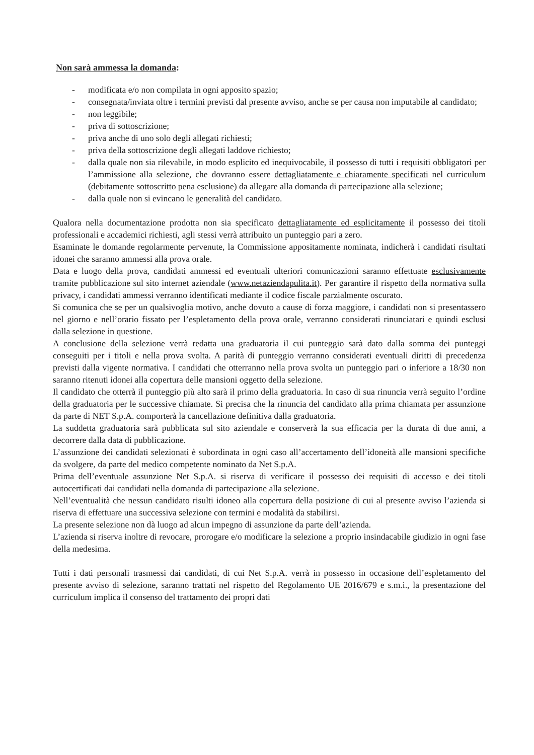Non sarà ammessa la domanda:
- modificata e/o non compilata in ogni apposito spazio;
- consegnata/inviata oltre i termini previsti dal presente avviso, anche se per causa non imputabile al candidato;
- non leggibile;
- priva di sottoscrizione;
- priva anche di uno solo degli allegati richiesti;
- priva della sottoscrizione degli allegati laddove richiesto;
- dalla quale non sia rilevabile, in modo esplicito ed inequivocabile, il possesso di tutti i requisiti obbligatori per l’ammissione alla selezione, che dovranno essere dettagliatamente e chiaramente specificati nel curriculum (debitamente sottoscritto pena esclusione) da allegare alla domanda di partecipazione alla selezione;
- dalla quale non si evincano le generalità del candidato.
Qualora nella documentazione prodotta non sia specificato dettagliatamente ed esplicitamente il possesso dei titoli professionali e accademici richiesti, agli stessi verrà attribuito un punteggio pari a zero.
Esaminate le domande regolarmente pervenute, la Commissione appositamente nominata, indicherà i candidati risultati idonei che saranno ammessi alla prova orale.
Data e luogo della prova, candidati ammessi ed eventuali ulteriori comunicazioni saranno effettuate esclusivamente tramite pubblicazione sul sito internet aziendale (www.netaziendapulita.it). Per garantire il rispetto della normativa sulla privacy, i candidati ammessi verranno identificati mediante il codice fiscale parzialmente oscurato.
Si comunica che se per un qualsivoglia motivo, anche dovuto a cause di forza maggiore, i candidati non si presentassero nel giorno e nell’orario fissato per l’espletamento della prova orale, verranno considerati rinunciatari e quindi esclusi dalla selezione in questione.
A conclusione della selezione verrà redatta una graduatoria il cui punteggio sarà dato dalla somma dei punteggi conseguiti per i titoli e nella prova svolta. A parità di punteggio verranno considerati eventuali diritti di precedenza previsti dalla vigente normativa. I candidati che otterranno nella prova svolta un punteggio pari o inferiore a 18/30 non saranno ritenuti idonei alla copertura delle mansioni oggetto della selezione.
Il candidato che otterrà il punteggio più alto sarà il primo della graduatoria. In caso di sua rinuncia verrà seguito l’ordine della graduatoria per le successive chiamate. Si precisa che la rinuncia del candidato alla prima chiamata per assunzione da parte di NET S.p.A. comporterà la cancellazione definitiva dalla graduatoria.
La suddetta graduatoria sarà pubblicata sul sito aziendale e conserverà la sua efficacia per la durata di due anni, a decorrere dalla data di pubblicazione.
L’assunzione dei candidati selezionati è subordinata in ogni caso all’accertamento dell’idoneità alle mansioni specifiche da svolgere, da parte del medico competente nominato da Net S.p.A.
Prima dell’eventuale assunzione Net S.p.A. si riserva di verificare il possesso dei requisiti di accesso e dei titoli autocertificati dai candidati nella domanda di partecipazione alla selezione.
Nell’eventualità che nessun candidato risulti idoneo alla copertura della posizione di cui al presente avviso l’azienda si riserva di effettuare una successiva selezione con termini e modalità da stabilirsi.
La presente selezione non dà luogo ad alcun impegno di assunzione da parte dell’azienda.
L’azienda si riserva inoltre di revocare, prorogare e/o modificare la selezione a proprio insindacabile giudizio in ogni fase della medesima.
Tutti i dati personali trasmessi dai candidati, di cui Net S.p.A. verrà in possesso in occasione dell’espletamento del presente avviso di selezione, saranno trattati nel rispetto del Regolamento UE 2016/679 e s.m.i., la presentazione del curriculum implica il consenso del trattamento dei propri dati